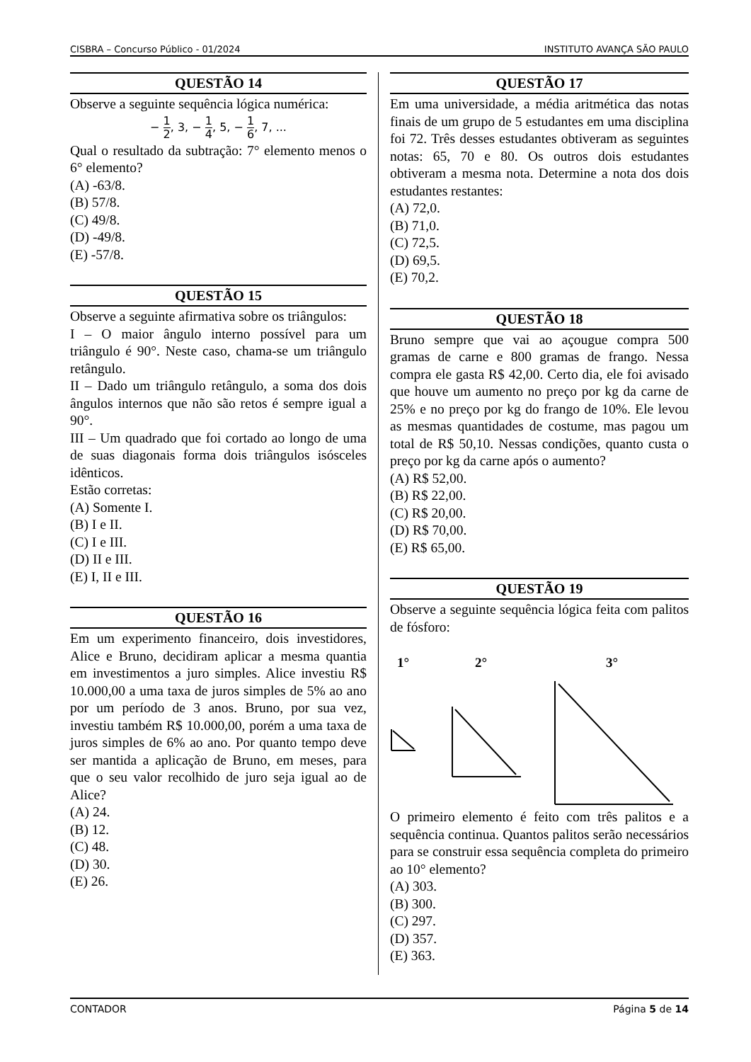CISBRA – Concurso Público - 01/2024 INSTITUTO AVANÇA SÃO PAULO
QUESTÃO 14
Observe a seguinte sequência lógica numérica:
− 1 2, 3, − 1 4, 5, − 1 6, 7, ...
Qual o resultado da subtração: 7° elemento menos o 6° elemento?
(A) -63/8.
(B) 57/8.
(C) 49/8.
(D) -49/8.
(E) -57/8.
QUESTÃO 15
Observe a seguinte afirmativa sobre os triângulos:
I – O maior ângulo interno possível para um triângulo é 90°. Neste caso, chama-se um triângulo retângulo.
II – Dado um triângulo retângulo, a soma dos dois ângulos internos que não são retos é sempre igual a 90°.
III – Um quadrado que foi cortado ao longo de uma de suas diagonais forma dois triângulos isósceles idênticos.
Estão corretas:
(A) Somente I.
(B) I e II.
(C) I e III.
(D) II e III.
(E) I, II e III.
QUESTÃO 16
Em um experimento financeiro, dois investidores, Alice e Bruno, decidiram aplicar a mesma quantia em investimentos a juro simples. Alice investiu R$ 10.000,00 a uma taxa de juros simples de 5% ao ano por um período de 3 anos. Bruno, por sua vez, investiu também R$ 10.000,00, porém a uma taxa de juros simples de 6% ao ano. Por quanto tempo deve ser mantida a aplicação de Bruno, em meses, para que o seu valor recolhido de juro seja igual ao de Alice?
(A) 24.
(B) 12.
(C) 48.
(D) 30.
(E) 26.
QUESTÃO 17
Em uma universidade, a média aritmética das notas finais de um grupo de 5 estudantes em uma disciplina foi 72. Três desses estudantes obtiveram as seguintes notas: 65, 70 e 80. Os outros dois estudantes obtiveram a mesma nota. Determine a nota dos dois estudantes restantes:
(A) 72,0.
(B) 71,0.
(C) 72,5.
(D) 69,5.
(E) 70,2.
QUESTÃO 18
Bruno sempre que vai ao açougue compra 500 gramas de carne e 800 gramas de frango. Nessa compra ele gasta R$ 42,00. Certo dia, ele foi avisado que houve um aumento no preço por kg da carne de 25% e no preço por kg do frango de 10%. Ele levou as mesmas quantidades de costume, mas pagou um total de R$ 50,10. Nessas condições, quanto custa o preço por kg da carne após o aumento?
(A) R$ 52,00.
(B) R$ 22,00.
(C) R$ 20,00.
(D) R$ 70,00.
(E) R$ 65,00.
QUESTÃO 19
Observe a seguinte sequência lógica feita com palitos de fósforo:
1°
2°
3°
O primeiro elemento é feito com três palitos e a sequência continua. Quantos palitos serão necessários para se construir essa sequência completa do primeiro ao 10° elemento?
(A) 303.
(B) 300.
(C) 297.
(D) 357.
(E) 363.
CONTADOR Página 5 de 14